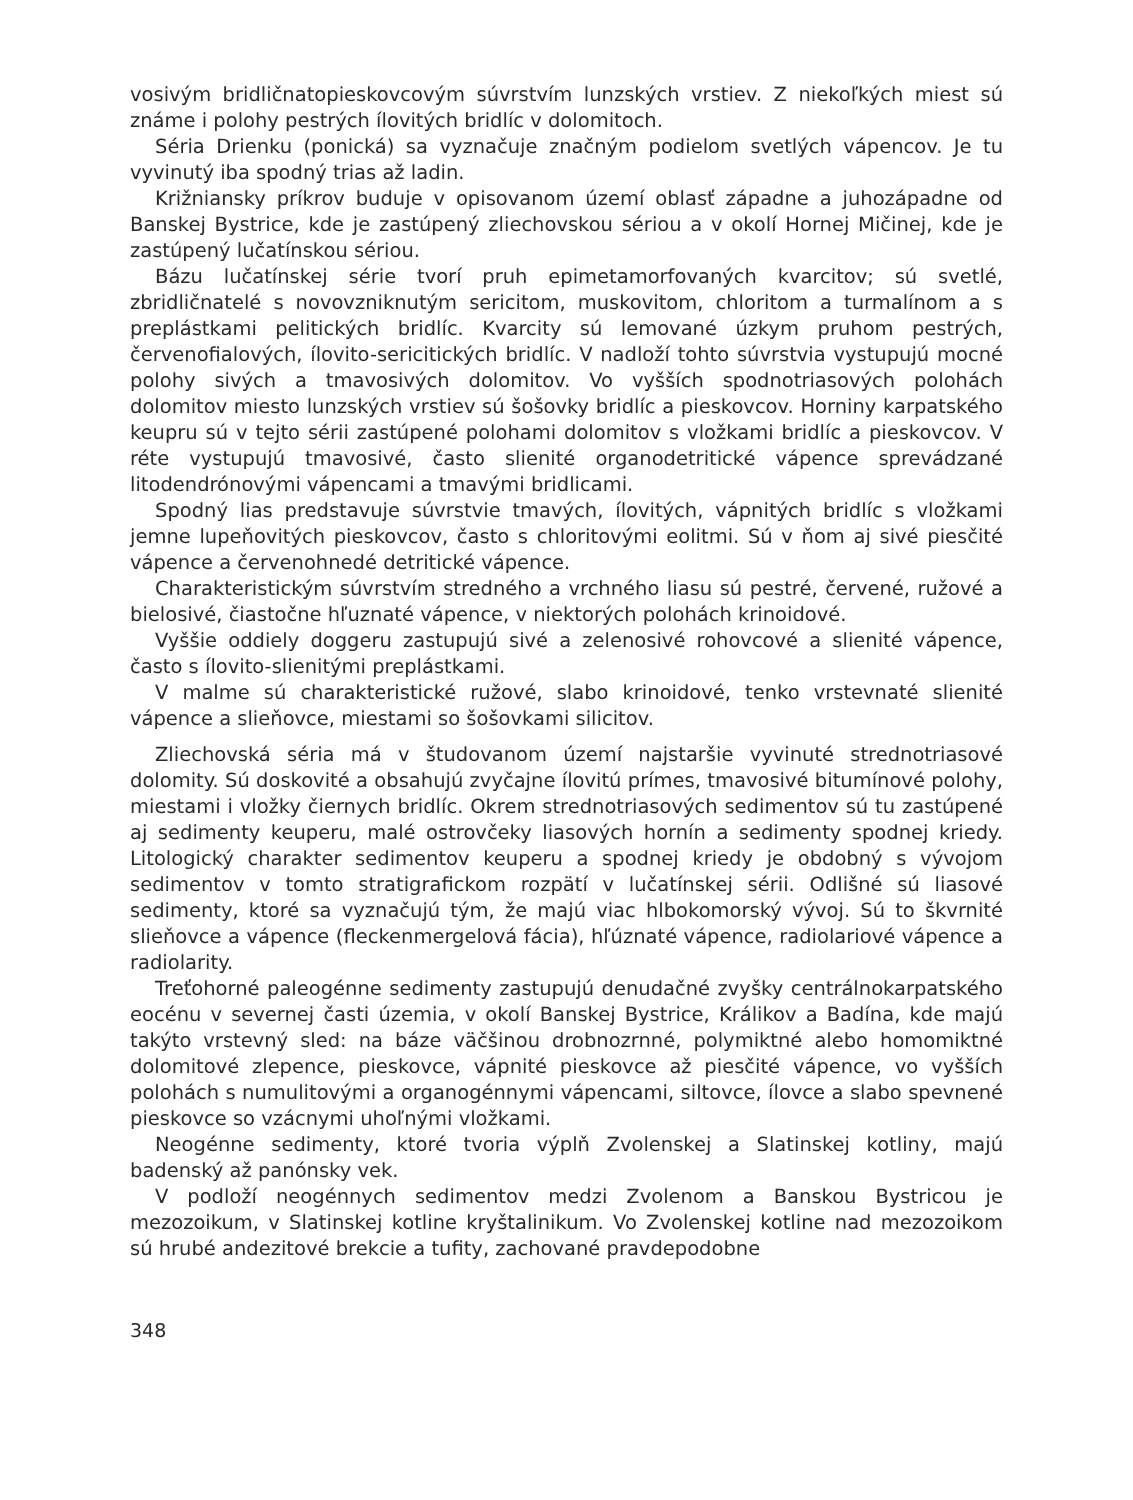vosivým bridličnatopieskovcovým súvrstvím lunzských vrstiev. Z niekoľkých miest sú známe i polohy pestrých ílovitých bridlíc v dolomitoch.
Séria Drienku (ponická) sa vyznačuje značným podielom svetlých vápencov. Je tu vyvinutý iba spodný trias až ladin.
Križniansky príkrov buduje v opisovanom území oblasť západne a juhozápadne od Banskej Bystrice, kde je zastúpený zliechovskou sériou a v okolí Hornej Mičinej, kde je zastúpený lučatínskou sériou.
Bázu lučatínskej série tvorí pruh epimetamorfovaných kvarcitov; sú svetlé, zbridličnatelé s novovzniknutým sericitom, muskovitom, chloritom a turmalínom a s preplástkami pelitických bridlíc. Kvarcity sú lemované úzkym pruhom pestrých, červenofialových, ílovito-sericitických bridlíc. V nadloží tohto súvrstvia vystupujú mocné polohy sivých a tmavosivých dolomitov. Vo vyšších spodnotriasových polohách dolomitov miesto lunzských vrstiev sú šošovky bridlíc a pieskovcov. Horniny karpatského keupru sú v tejto sérii zastúpené polohami dolomitov s vložkami bridlíc a pieskovcov. V réte vystupujú tmavosivé, často slienité organodetritické vápence sprevádzané litodendrónovými vápencami a tmavými bridlicami.
Spodný lias predstavuje súvrstvie tmavých, ílovitých, vápnitých bridlíc s vložkami jemne lupeňovitých pieskovcov, často s chloritovými eolitmi. Sú v ňom aj sivé piesčité vápence a červenohnedé detritické vápence.
Charakteristickým súvrstvím stredného a vrchného liasu sú pestré, červené, ružové a bielosivé, čiastočne hľuznaté vápence, v niektorých polohách krinoidové.
Vyššie oddiely doggeru zastupujú sivé a zelenosivé rohovcové a slienité vápence, často s ílovito-slienitými preplástkami.
V malme sú charakteristické ružové, slabo krinoidové, tenko vrstevnaté slienité vápence a slieňovce, miestami so šošovkami silicitov.
Zliechovská séria má v študovanom území najstaršie vyvinuté strednotriasové dolomity. Sú doskovité a obsahujú zvyčajne ílovitú prímes, tmavosivé bitumínové polohy, miestami i vložky čiernych bridlíc. Okrem strednotriasových sedimentov sú tu zastúpené aj sedimenty keuperu, malé ostrovčeky liasových hornín a sedimenty spodnej kriedy. Litologický charakter sedimentov keuperu a spodnej kriedy je obdobný s vývojom sedimentov v tomto stratigrafickom rozpätí v lučatínskej sérii. Odlišné sú liasové sedimenty, ktoré sa vyznačujú tým, že majú viac hlbokomorský vývoj. Sú to škvrnité slieňovce a vápence (fleckenmergelová fácia), hľúznaté vápence, radiolariové vápence a radiolarity.
Treťohorné paleogénne sedimenty zastupujú denudačné zvyšky centrálnokarpatského eocénu v severnej časti územia, v okolí Banskej Bystrice, Králikov a Badína, kde majú takýto vrstevný sled: na báze väčšinou drobnozrnné, polymiktné alebo homomiktné dolomitové zlepence, pieskovce, vápnité pieskovce až piesčité vápence, vo vyšších polohách s numulitovými a organogénnymi vápencami, siltovce, ílovce a slabo spevnené pieskovce so vzácnymi uhoľnými vložkami.
Neogénne sedimenty, ktoré tvoria výplň Zvolenskej a Slatinskej kotliny, majú badenský až panónsky vek.
V podloží neogénnych sedimentov medzi Zvolenom a Banskou Bystricou je mezozoikum, v Slatinskej kotline kryštalinikum. Vo Zvolenskej kotline nad mezozoikom sú hrubé andezitové brekcie a tufity, zachované pravdepodobne
348